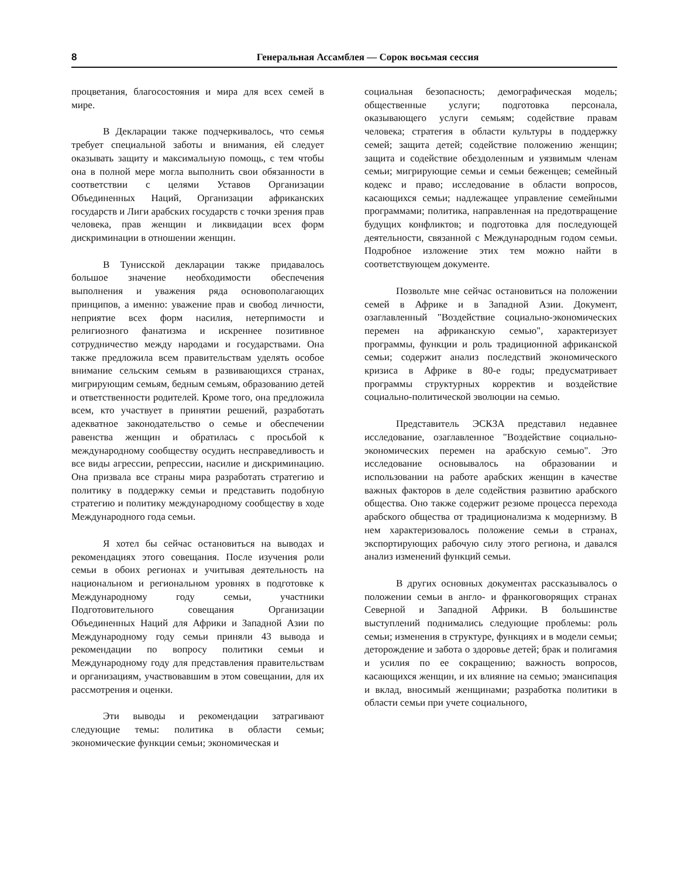8 Генеральная Ассамблея — Сорок восьмая сессия
процветания, благосостояния и мира для всех семей в мире.
В Декларации также подчеркивалось, что семья требует специальной заботы и внимания, ей следует оказывать защиту и максимальную помощь, с тем чтобы она в полной мере могла выполнить свои обязанности в соответствии с целями Уставов Организации Объединенных Наций, Организации африканских государств и Лиги арабских государств с точки зрения прав человека, прав женщин и ликвидации всех форм дискриминации в отношении женщин.
В Тунисской декларации также придавалось большое значение необходимости обеспечения выполнения и уважения ряда основополагающих принципов, а именно: уважение прав и свобод личности, неприятие всех форм насилия, нетерпимости и религиозного фанатизма и искреннее позитивное сотрудничество между народами и государствами. Она также предложила всем правительствам уделять особое внимание сельским семьям в развивающихся странах, мигрирующим семьям, бедным семьям, образованию детей и ответственности родителей. Кроме того, она предложила всем, кто участвует в принятии решений, разработать адекватное законодательство о семье и обеспечении равенства женщин и обратилась с просьбой к международному сообществу осудить несправедливость и все виды агрессии, репрессии, насилие и дискриминацию. Она призвала все страны мира разработать стратегию и политику в поддержку семьи и представить подобную стратегию и политику международному сообществу в ходе Международного года семьи.
Я хотел бы сейчас остановиться на выводах и рекомендациях этого совещания. После изучения роли семьи в обоих регионах и учитывая деятельность на национальном и региональном уровнях в подготовке к Международному году семьи, участники Подготовительного совещания Организации Объединенных Наций для Африки и Западной Азии по Международному году семьи приняли 43 вывода и рекомендации по вопросу политики семьи и Международному году для представления правительствам и организациям, участвовавшим в этом совещании, для их рассмотрения и оценки.
Эти выводы и рекомендации затрагивают следующие темы: политика в области семьи; экономические функции семьи; экономическая и
социальная безопасность; демографическая модель; общественные услуги; подготовка персонала, оказывающего услуги семьям; содействие правам человека; стратегия в области культуры в поддержку семей; защита детей; содействие положению женщин; защита и содействие обездоленным и уязвимым членам семьи; мигрирующие семьи и семьи беженцев; семейный кодекс и право; исследование в области вопросов, касающихся семьи; надлежащее управление семейными программами; политика, направленная на предотвращение будущих конфликтов; и подготовка для последующей деятельности, связанной с Международным годом семьи. Подробное изложение этих тем можно найти в соответствующем документе.
Позвольте мне сейчас остановиться на положении семей в Африке и в Западной Азии. Документ, озаглавленный "Воздействие социально-экономических перемен на африканскую семью", характеризует программы, функции и роль традиционной африканской семьи; содержит анализ последствий экономического кризиса в Африке в 80-е годы; предусматривает программы структурных корректив и воздействие социально-политической эволюции на семью.
Представитель ЭСКЗА представил недавнее исследование, озаглавленное "Воздействие социально-экономических перемен на арабскую семью". Это исследование основывалось на образовании и использовании на работе арабских женщин в качестве важных факторов в деле содействия развитию арабского общества. Оно также содержит резюме процесса перехода арабского общества от традиционализма к модернизму. В нем характеризовалось положение семьи в странах, экспортирующих рабочую силу этого региона, и давался анализ изменений функций семьи.
В других основных документах рассказывалось о положении семьи в англо- и франкоговорящих странах Северной и Западной Африки. В большинстве выступлений поднимались следующие проблемы: роль семьи; изменения в структуре, функциях и в модели семьи; деторождение и забота о здоровье детей; брак и полигамия и усилия по ее сокращению; важность вопросов, касающихся женщин, и их влияние на семью; эмансипация и вклад, вносимый женщинами; разработка политики в области семьи при учете социального,